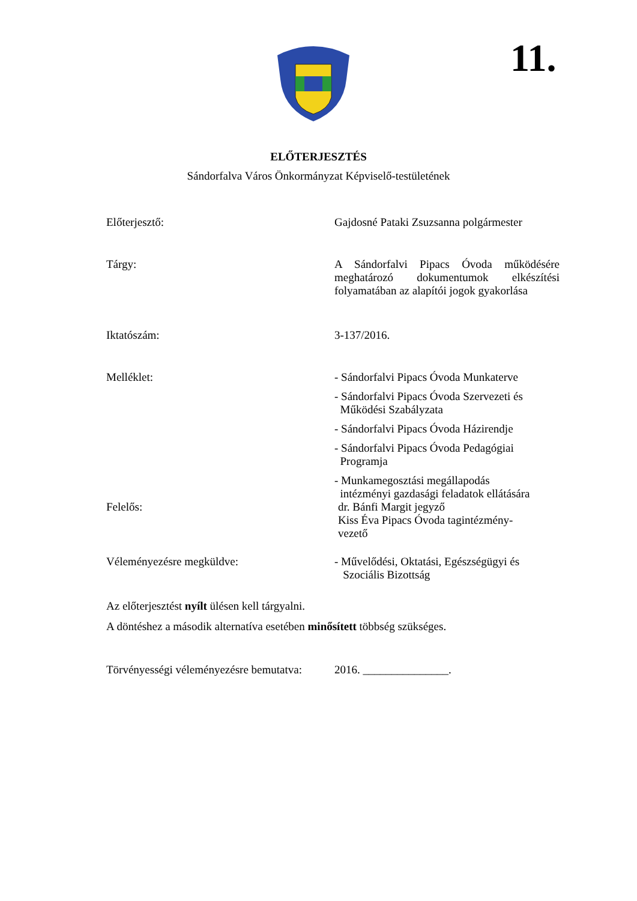11.
ELŐTERJESZTÉS
Sándorfalva Város Önkormányzat Képviselő-testületének
Előterjesztő: Gajdosné Pataki Zsuzsanna polgármester
Tárgy: A Sándorfalvi Pipacs Óvoda működésére meghatározó dokumentumok elkészítési folyamatában az alapítói jogok gyakorlása
Iktatószám: 3-137/2016.
Melléklet: - Sándorfalvi Pipacs Óvoda Munkaterve
- Sándorfalvi Pipacs Óvoda Szervezeti és
Működési Szabályzata
- Sándorfalvi Pipacs Óvoda Házirendje
- Sándorfalvi Pipacs Óvoda Pedagógiai
Programja
- Munkamegosztási megállapodás
intézményi gazdasági feladatok ellátására
Felelős: dr. Bánfi Margit jegyző
Kiss Éva Pipacs Óvoda tagintézmény-
vezető
Véleményezésre megküldve: - Művelődési, Oktatási, Egészségügyi és
Szociális Bizottság
Az előterjesztést nyílt ülésen kell tárgyalni.
A döntéshez a második alternatíva esetében minősített többség szükséges.
Törvényességi véleményezésre bemutatva:
2016. _______________.